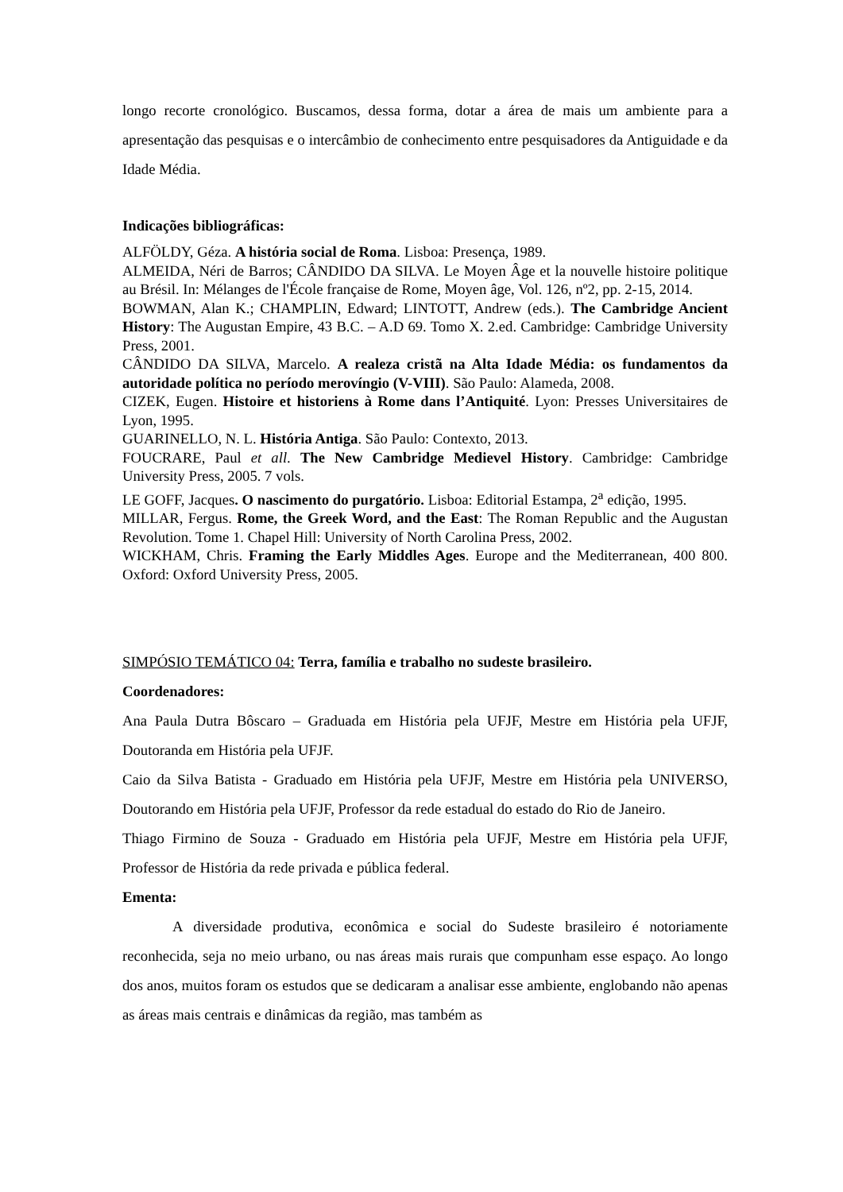longo recorte cronológico. Buscamos, dessa forma, dotar a área de mais um ambiente para a apresentação das pesquisas e o intercâmbio de conhecimento entre pesquisadores da Antiguidade e da Idade Média.
Indicações bibliográficas:
ALFÖLDY, Géza. A história social de Roma. Lisboa: Presença, 1989.
ALMEIDA, Néri de Barros; CÂNDIDO DA SILVA. Le Moyen Âge et la nouvelle histoire politique au Brésil. In: Mélanges de l'École française de Rome, Moyen âge, Vol. 126, nº2, pp. 2-15, 2014.
BOWMAN, Alan K.; CHAMPLIN, Edward; LINTOTT, Andrew (eds.). The Cambridge Ancient History: The Augustan Empire, 43 B.C. – A.D 69. Tomo X. 2.ed. Cambridge: Cambridge University Press, 2001.
CÂNDIDO DA SILVA, Marcelo. A realeza cristã na Alta Idade Média: os fundamentos da autoridade política no período merovíngio (V-VIII). São Paulo: Alameda, 2008.
CIZEK, Eugen. Histoire et historiens à Rome dans l’Antiquité. Lyon: Presses Universitaires de Lyon, 1995.
GUARINELLO, N. L. História Antiga. São Paulo: Contexto, 2013.
FOUCRARE, Paul et all. The New Cambridge Medievel History. Cambridge: Cambridge University Press, 2005. 7 vols.
LE GOFF, Jacques. O nascimento do purgatório. Lisboa: Editorial Estampa, 2<sup>a</sup> edição, 1995.
MILLAR, Fergus. Rome, the Greek Word, and the East: The Roman Republic and the Augustan Revolution. Tome 1. Chapel Hill: University of North Carolina Press, 2002.
WICKHAM, Chris. Framing the Early Middles Ages. Europe and the Mediterranean, 400 800. Oxford: Oxford University Press, 2005.
SIMPÓSIO TEMÁTICO 04: Terra, família e trabalho no sudeste brasileiro.
Coordenadores:
Ana Paula Dutra Bôscaro – Graduada em História pela UFJF, Mestre em História pela UFJF, Doutoranda em História pela UFJF.
Caio da Silva Batista - Graduado em História pela UFJF, Mestre em História pela UNIVERSO, Doutorando em História pela UFJF, Professor da rede estadual do estado do Rio de Janeiro.
Thiago Firmino de Souza - Graduado em História pela UFJF, Mestre em História pela UFJF, Professor de História da rede privada e pública federal.
Ementa:
A diversidade produtiva, econômica e social do Sudeste brasileiro é notoriamente reconhecida, seja no meio urbano, ou nas áreas mais rurais que compunham esse espaço. Ao longo dos anos, muitos foram os estudos que se dedicaram a analisar esse ambiente, englobando não apenas as áreas mais centrais e dinâmicas da região, mas também as